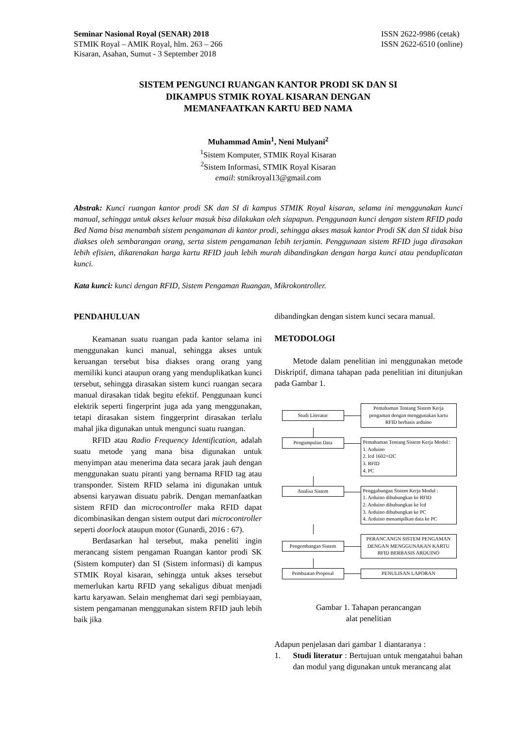Seminar Nasional Royal (SENAR) 2018
STMIK Royal – AMIK Royal, hlm. 263 – 266
Kisaran, Asahan, Sumut - 3 September 2018
ISSN 2622-9986 (cetak)
ISSN 2622-6510 (online)
SISTEM PENGUNCI RUANGAN KANTOR PRODI SK DAN SI
DIKAMPUS STMIK ROYAL KISARAN DENGAN
MEMANFAATKAN KARTU BED NAMA
Muhammad Amin<sup>1</sup>, Neni Mulyani<sup>2</sup>
<sup>1</sup> Sistem Komputer, STMIK Royal Kisaran
<sup>2</sup> Sistem Informasi, STMIK Royal Kisaran
email: stmikroyal13@gmail.com
Abstrak: Kunci ruangan kantor prodi SK dan SI di kampus STMIK Royal kisaran, selama ini menggunakan kunci manual, sehingga untuk akses keluar masuk bisa dilakukan oleh siapapun. Penggunaan kunci dengan sistem RFID pada Bed Nama bisa menambah sistem pengamanan di kantor prodi, sehingga akses masuk kantor Prodi SK dan SI tidak bisa diakses oleh sembarangan orang, serta sistem pengamanan lebih terjamin. Penggunaan sistem RFID juga dirasakan lebih efisien, dikarenakan harga kartu RFID jauh lebih murah dibandingkan dengan harga kunci atau penduplicatan kunci.
Kata kunci: kunci dengan RFID, Sistem Pengaman Ruangan, Mikrokontroller.
PENDAHULUAN
Keamanan suatu ruangan pada kantor selama ini menggunakan kunci manual, sehingga akses untuk keruangan tersebut bisa diakses orang orang yang memiliki kunci ataupun orang yang menduplikatkan kunci tersebut, sehingga dirasakan sistem kunci ruangan secara manual dirasakan tidak begitu efektif. Penggunaan kunci elektrik seperti fingerprint juga ada yang menggunakan, tetapi dirasakan sistem finggerprint dirasakan terlalu mahal jika digunakan untuk mengunci suatu ruangan.
RFID atau Radio Frequency Identification, adalah suatu metode yang mana bisa digunakan untuk menyimpan atau menerima data secara jarak jauh dengan menggunakan suatu piranti yang bernama RFID tag atau transponder. Sistem RFID selama ini digunakan untuk absensi karyawan disuatu pabrik. Dengan memanfaatkan sistem RFID dan microcontroller maka RFID dapat dicombinasikan dengan sistem output dari microcontroller seperti doorlock ataupun motor (Gunardi, 2016 : 67).
Berdasarkan hal tersebut, maka peneliti ingin merancang sistem pengaman Ruangan kantor prodi SK (Sistem komputer) dan SI (Sistem informasi) di kampus STMIK Royal kisaran, sehingga untuk akses tersebut memerlukan kartu RFID yang sekaligus dibuat menjadi kartu karyawan. Selain menghemat dari segi pembiayaan, sistem pengamanan menggunakan sistem RFID jauh lebih baik jika
dibandingkan dengan sistem kunci secara manual.
METODOLOGI
Metode dalam penelitian ini menggunakan metode Diskriptif, dimana tahapan pada penelitian ini ditunjukan pada Gambar 1.
Studi Literatur
Pemahaman Tentang Sistem Kerja pengaman dengan menggunakan kartu RFID berbasis arduino
Pengumpulan Data Pemahaman Tentang Sistem Kerja Modul :
1. Arduino
2. lcd 1602+I2C
3. RFID
4. PC
Analisa Sistem Penggabungan Sistem Kerja Modul :
1. Arduino dihubungkan ke RFID
2. Arduino dihubungkan ke lcd
3. Arduino dihubungkan ke PC
4. Arduino menampilkan data ke PC
Pengembangan Sistem
PERANCANGN SISTEM PENGAMAN DENGAN MENGGUNAKAN KARTU RFID BERBASIS ARDUINO
Pembuatan Proposal PENULISAN LAPORAN
Gambar 1. Tahapan perancangan
alat penelitian
Adapun penjelasan dari gambar 1 diantaranya :
1. Studi literatur : Bertujuan untuk mengatahui bahan dan modul yang digunakan untuk merancang alat